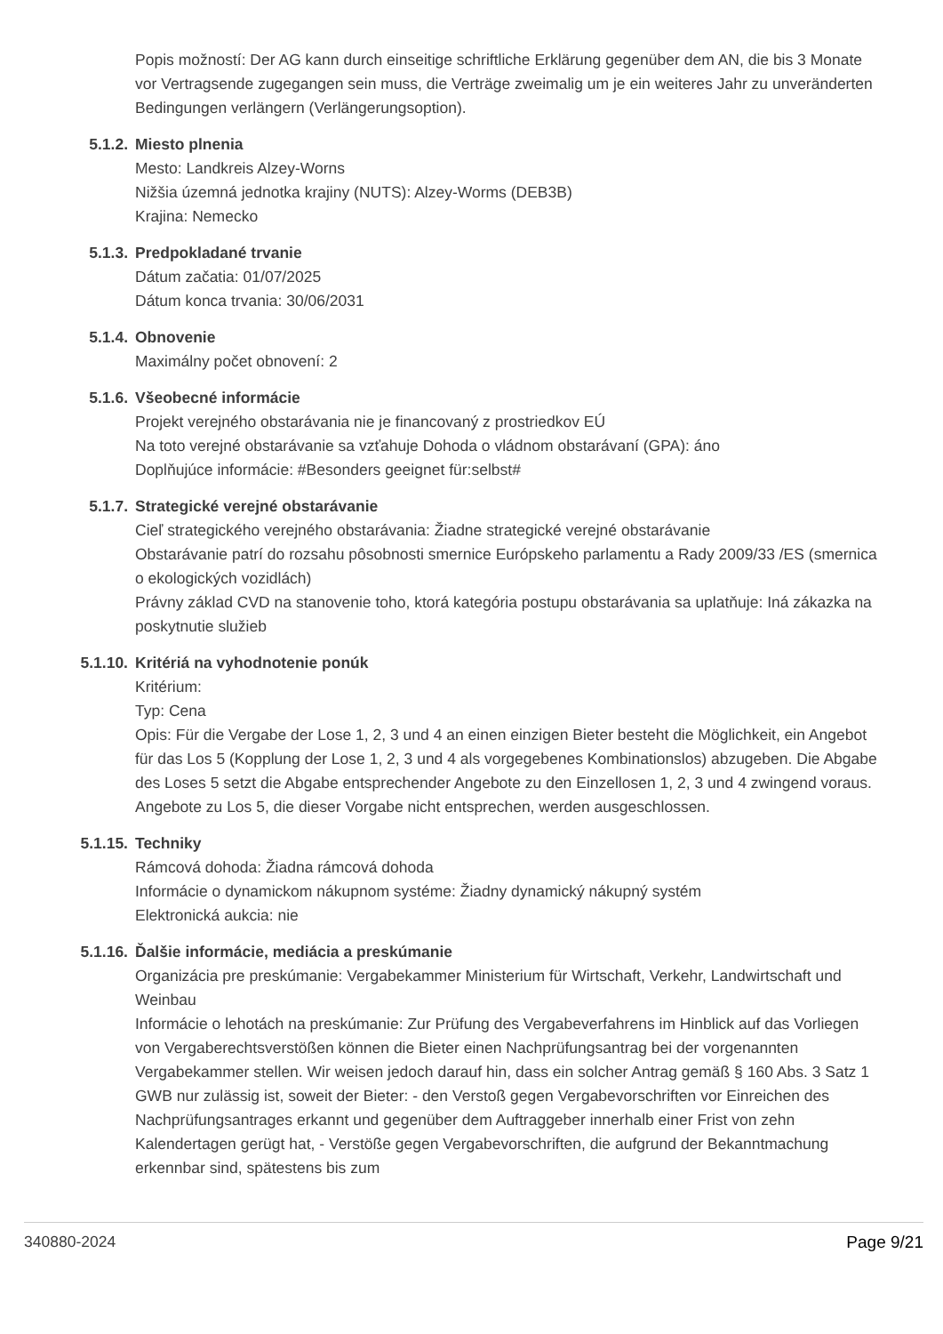Popis možností: Der AG kann durch einseitige schriftliche Erklärung gegenüber dem AN, die bis 3 Monate vor Vertragsende zugegangen sein muss, die Verträge zweimalig um je ein weiteres Jahr zu unveränderten Bedingungen verlängern (Verlängerungsoption).
5.1.2. Miesto plnenia
Mesto: Landkreis Alzey-Worns
Nižšia územná jednotka krajiny (NUTS): Alzey-Worms (DEB3B)
Krajina: Nemecko
5.1.3. Predpokladané trvanie
Dátum začatia: 01/07/2025
Dátum konca trvania: 30/06/2031
5.1.4. Obnovenie
Maximálny počet obnovení: 2
5.1.6. Všeobecné informácie
Projekt verejného obstarávania nie je financovaný z prostriedkov EÚ
Na toto verejné obstarávanie sa vzťahuje Dohoda o vládnom obstarávaní (GPA): áno
Doplňujúce informácie: #Besonders geeignet für:selbst#
5.1.7. Strategické verejné obstarávanie
Cieľ strategického verejného obstarávania: Žiadne strategické verejné obstarávanie
Obstarávanie patrí do rozsahu pôsobnosti smernice Európskeho parlamentu a Rady 2009/33 /ES (smernica o ekologických vozidlách)
Právny základ CVD na stanovenie toho, ktorá kategória postupu obstarávania sa uplatňuje: Iná zákazka na poskytnutie služieb
5.1.10. Kritériá na vyhodnotenie ponúk
Kritérium:
Typ: Cena
Opis: Für die Vergabe der Lose 1, 2, 3 und 4 an einen einzigen Bieter besteht die Möglichkeit, ein Angebot für das Los 5 (Kopplung der Lose 1, 2, 3 und 4 als vorgegebenes Kombinationslos) abzugeben. Die Abgabe des Loses 5 setzt die Abgabe entsprechender Angebote zu den Einzellosen 1, 2, 3 und 4 zwingend voraus. Angebote zu Los 5, die dieser Vorgabe nicht entsprechen, werden ausgeschlossen.
5.1.15. Techniky
Rámcová dohoda: Žiadna rámcová dohoda
Informácie o dynamickom nákupnom systéme: Žiadny dynamický nákupný systém
Elektronická aukcia: nie
5.1.16. Ďalšie informácie, mediácia a preskúmanie
Organizácia pre preskúmanie: Vergabekammer Ministerium für Wirtschaft, Verkehr, Landwirtschaft und Weinbau
Informácie o lehotách na preskúmanie: Zur Prüfung des Vergabeverfahrens im Hinblick auf das Vorliegen von Vergaberechtsverstößen können die Bieter einen Nachprüfungsantrag bei der vorgenannten Vergabekammer stellen. Wir weisen jedoch darauf hin, dass ein solcher Antrag gemäß § 160 Abs. 3 Satz 1 GWB nur zulässig ist, soweit der Bieter: - den Verstoß gegen Vergabevorschriften vor Einreichen des Nachprüfungsantrages erkannt und gegenüber dem Auftraggeber innerhalb einer Frist von zehn Kalendertagen gerügt hat, - Verstöße gegen Vergabevorschriften, die aufgrund der Bekanntmachung erkennbar sind, spätestens bis zum
340880-2024 Page 9/21